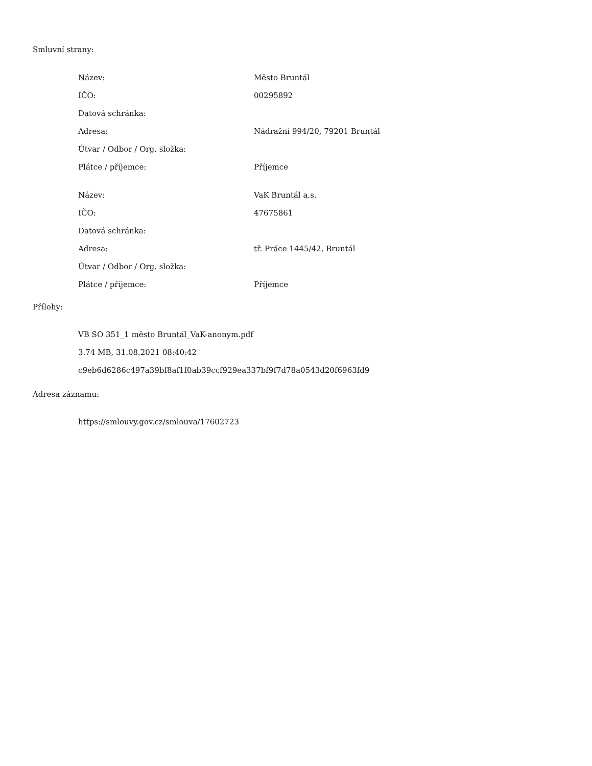Smluvní strany:
| Název: | Město Bruntál |
| IČO: | 00295892 |
| Datová schránka: | |
| Adresa: | Nádražní 994/20, 79201 Bruntál |
| Útvar / Odbor / Org. složka: | |
| Plátce / příjemce: | Příjemce |
| Název: | VaK Bruntál a.s. |
| IČO: | 47675861 |
| Datová schránka: | |
| Adresa: | tř. Práce 1445/42, Bruntál |
| Útvar / Odbor / Org. složka: | |
| Plátce / příjemce: | Příjemce |
Přílohy:
VB SO 351_1 město Bruntál_VaK-anonym.pdf
3.74 MB, 31.08.2021 08:40:42
c9eb6d6286c497a39bf8af1f0ab39ccf929ea337bf9f7d78a0543d20f6963fd9
Adresa záznamu:
https://smlouvy.gov.cz/smlouva/17602723